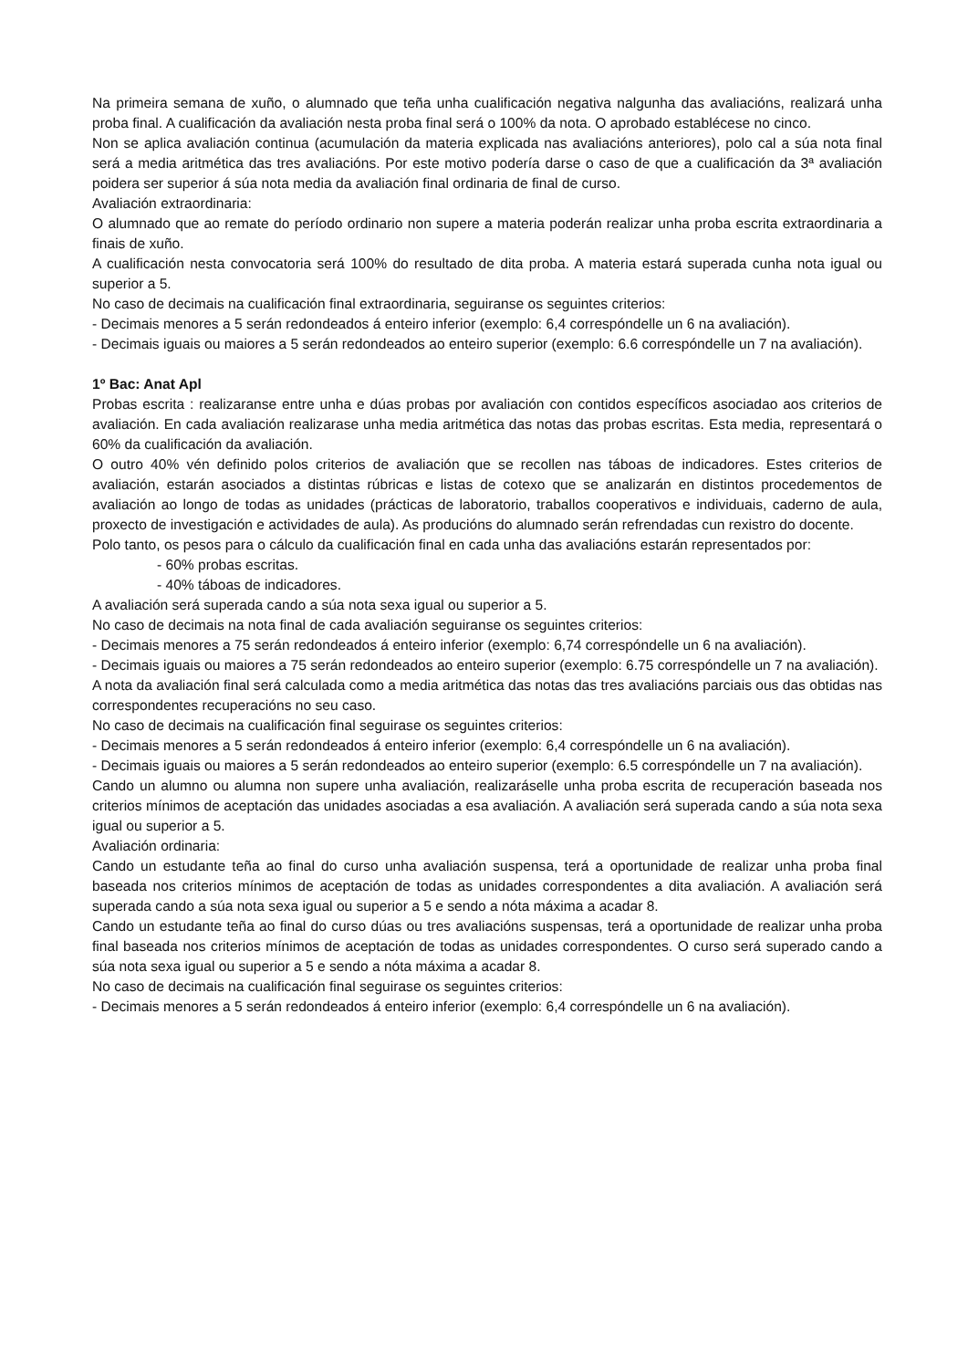Na primeira semana de xuño, o alumnado que teña unha cualificación negativa nalgunha das avaliacións, realizará unha proba final. A cualificación da avaliación nesta proba final será o 100% da nota. O aprobado establécese no cinco.
Non se aplica avaliación continua (acumulación da materia explicada nas avaliacións anteriores), polo cal a súa nota final será a media aritmética das tres avaliacións. Por este motivo podería darse o caso de que a cualificación da 3ª avaliación poidera ser superior á súa nota media da avaliación final ordinaria de final de curso.
Avaliación extraordinaria:
O alumnado que ao remate do período ordinario non supere a materia poderán realizar unha proba escrita extraordinaria a finais de xuño.
A cualificación nesta convocatoria será 100% do resultado de dita proba. A materia estará superada cunha nota igual ou superior a 5.
No caso de decimais na cualificación final extraordinaria, seguiranse os seguintes criterios:
- Decimais menores a 5 serán redondeados á enteiro inferior (exemplo: 6,4 correspóndelle un 6 na avaliación).
- Decimais iguais ou maiores a 5 serán redondeados ao enteiro superior (exemplo: 6.6 correspóndelle un 7 na avaliación).
1º Bac: Anat Apl
Probas escrita : realizaranse entre unha e dúas probas por avaliación con contidos específicos asociadao aos criterios de avaliación. En cada avaliación realizarase unha media aritmética das notas das probas escritas. Esta media, representará o 60% da cualificación da avaliación.
O outro 40% vén definido polos criterios de avaliación que se recollen nas táboas de indicadores. Estes criterios de avaliación, estarán asociados a distintas rúbricas e listas de cotexo que se analizarán en distintos procedementos de avaliación ao longo de todas as unidades (prácticas de laboratorio, traballos cooperativos e individuais, caderno de aula, proxecto de investigación e actividades de aula). As producións do alumnado serán refrendadas cun rexistro do docente.
Polo tanto, os pesos para o cálculo da cualificación final en cada unha das avaliacións estarán representados por:
- 60% probas escritas.
- 40% táboas de indicadores.
A avaliación será superada cando a súa nota sexa igual ou superior a 5.
No caso de decimais na nota final de cada avaliación seguiranse os seguintes criterios:
- Decimais menores a 75 serán redondeados á enteiro inferior (exemplo: 6,74 correspóndelle un 6 na avaliación).
- Decimais iguais ou maiores a 75 serán redondeados ao enteiro superior (exemplo: 6.75 correspóndelle un 7 na avaliación).
A nota da avaliación final será calculada como a media aritmética das notas das tres avaliacións parciais ous das obtidas nas correspondentes recuperacións no seu caso.
No caso de decimais na cualificación final seguirase os seguintes criterios:
- Decimais menores a 5 serán redondeados á enteiro inferior (exemplo: 6,4 correspóndelle un 6 na avaliación).
- Decimais iguais ou maiores a 5 serán redondeados ao enteiro superior (exemplo: 6.5 correspóndelle un 7 na avaliación).
Cando un alumno ou alumna non supere unha avaliación, realizaráselle unha proba escrita de recuperación baseada nos criterios mínimos de aceptación das unidades asociadas a esa avaliación. A avaliación será superada cando a súa nota sexa igual ou superior a 5.
Avaliación ordinaria:
Cando un estudante teña ao final do curso unha avaliación suspensa, terá a oportunidade de realizar unha proba final baseada nos criterios mínimos de aceptación de todas as unidades correspondentes a dita avaliación. A avaliación será superada cando a súa nota sexa igual ou superior a 5 e sendo a nóta máxima a acadar 8.
Cando un estudante teña ao final do curso dúas ou tres avaliacións suspensas, terá a oportunidade de realizar unha proba final baseada nos criterios mínimos de aceptación de todas as unidades correspondentes. O curso será superado cando a súa nota sexa igual ou superior a 5 e sendo a nóta máxima a acadar 8.
No caso de decimais na cualificación final seguirase os seguintes criterios:
- Decimais menores a 5 serán redondeados á enteiro inferior (exemplo: 6,4 correspóndelle un 6 na avaliación).